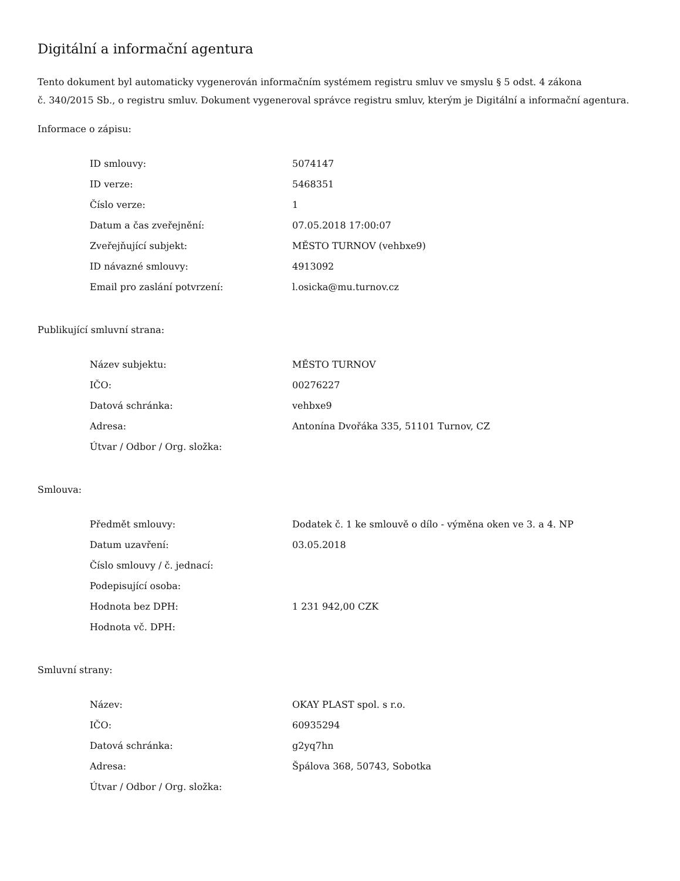Digitální a informační agentura
Tento dokument byl automaticky vygenerován informačním systémem registru smluv ve smyslu § 5 odst. 4 zákona
č. 340/2015 Sb., o registru smluv. Dokument vygeneroval správce registru smluv, kterým je Digitální a informační agentura.
Informace o zápisu:
| ID smlouvy: | 5074147 |
| ID verze: | 5468351 |
| Číslo verze: | 1 |
| Datum a čas zveřejnění: | 07.05.2018 17:00:07 |
| Zveřejňující subjekt: | MĚSTO TURNOV (vehbxe9) |
| ID návazné smlouvy: | 4913092 |
| Email pro zaslání potvrzení: | l.osicka@mu.turnov.cz |
Publikující smluvní strana:
| Název subjektu: | MĚSTO TURNOV |
| IČO: | 00276227 |
| Datová schránka: | vehbxe9 |
| Adresa: | Antonína Dvořáka 335, 51101 Turnov, CZ |
| Útvar / Odbor / Org. složka: | |
Smlouva:
| Předmět smlouvy: | Dodatek č. 1 ke smlouvě o dílo - výměna oken ve 3. a 4. NP |
| Datum uzavření: | 03.05.2018 |
| Číslo smlouvy / č. jednací: | |
| Podepisující osoba: | |
| Hodnota bez DPH: | 1 231 942,00 CZK |
| Hodnota vč. DPH: | |
Smluvní strany:
| Název: | OKAY PLAST spol. s r.o. |
| IČO: | 60935294 |
| Datová schránka: | g2yq7hn |
| Adresa: | Špálova 368, 50743, Sobotka |
| Útvar / Odbor / Org. složka: | |